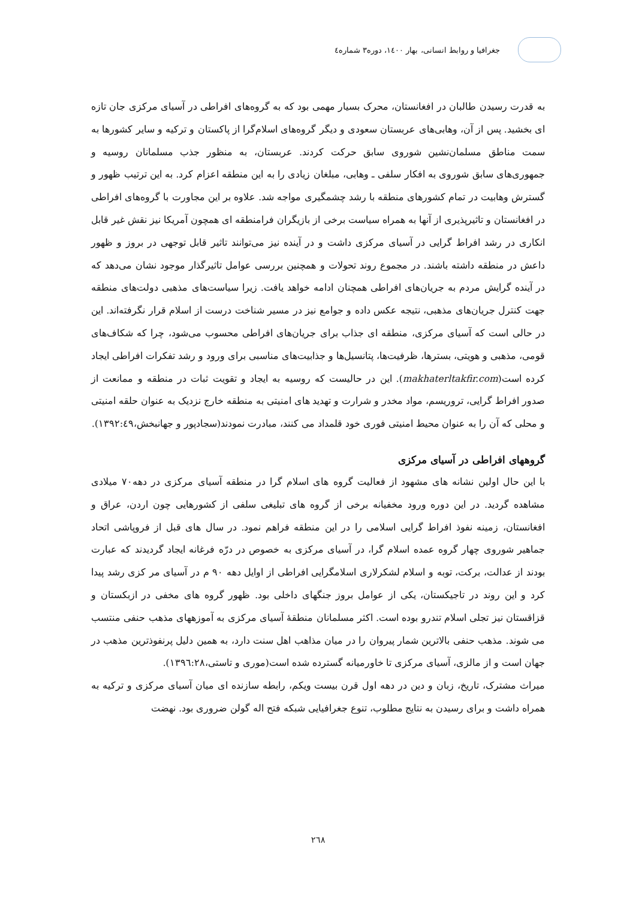جغرافیا و روابط انسانی، بهار ۱٤۰۰، دوره۳ شماره٤
به قدرت رسیدن طالبان در افغانستان، محرک بسیار مهمی بود که به گروه‌های افراطی در آسیای مرکزی جان تازه ای بخشید. پس از آن، وهابی‌های عربستان سعودی و دیگر گروه‌های اسلام‌گرا از پاکستان و ترکیه و سایر کشورها به سمت مناطق مسلمان‌نشین شوروی سابق حرکت کردند. عربستان، به منظور جذب مسلمانان روسیه و جمهوری‌های سابق شوروی به افکار سلفی ـ وهابی، مبلغان زیادی را به این منطقه اعزام کرد. به این ترتیب ظهور و گسترش وهابیت در تمام کشورهای منطقه با رشد چشمگیری مواجه شد. علاوه بر این مجاورت با گروه‌های افراطی در افغانستان و تاثیرپذیری از آنها به همراه سیاست برخی از بازیگران فرامنطقه ای همچون آمریکا نیز نقش غیر قابل انکاری در رشد افراط گرایی در آسیای مرکزی داشت و در آینده نیز می‌توانند تاثیر قابل توجهی در بروز و ظهور داعش در منطقه داشته باشند. در مجموع روند تحولات و همچنین بررسی عوامل تاثیرگذار موجود نشان می‌دهد که در آینده گرایش مردم به جریان‌های افراطی همچنان ادامه خواهد یافت. زیرا سیاست‌های مذهبی دولت‌های منطقه جهت کنترل جریان‌های مذهبی، نتیجه عکس داده و جوامع نیز در مسیر شناخت درست از اسلام قرار نگرفته‌اند. این در حالی است که آسیای مرکزی، منطقه ای جذاب برای جریان‌های افراطی محسوب می‌شود، چرا که شکاف‌های قومی، مذهبی و هویتی، بسترها، ظرفیت‌ها، پتانسیل‌ها و جذابیت‌های مناسبی برای ورود و رشد تفکرات افراطی ایجاد کرده است(makhaterltakfir.com). این در حالیست که روسیه به ایجاد و تقویت ثبات در منطقه و ممانعت از صدور افراط گرایی، تروریسم، مواد مخدر و شرارت و تهدید های امنیتی به منطقه خارج نزدیک به عنوان حلقه امنیتی و محلی که آن را به عنوان محیط امنیتی فوری خود قلمداد می کنند، مبادرت نمودند(سجادپور و جهانبخش،۱۳۹۲:٤۹).
گروههای افراطی در آسیای مرکزی
با این حال اولین نشانه های مشهود از فعالیت گروه های اسلام گرا در منطقه آسیای مرکزی در دهه۷۰ میلادی مشاهده گردید. در این دوره ورود مخفیانه برخی از گروه های تبلیغی سلفی از کشورهایی چون اردن، عراق و افغانستان، زمینه نفوذ افراط گرایی اسلامی را در این منطقه فراهم نمود. در سال های قبل از فروپاشی اتحاد جماهیر شوروی چهار گروه عمده اسلام گرا، در آسیای مرکزی به خصوص در درّه فرغانه ایجاد گردیدند که عبارت بودند از عدالت، برکت، توبه و اسلام لشکرلاری اسلامگرایی افراطی از اوایل دهه ۹۰ م در آسیای مر کزی رشد پیدا کرد و این روند در تاجیکستان، یکی از عوامل بروز جنگهای داخلی بود. ظهور گروه های مخفی در ازبکستان و قزاقستان نیز تجلی اسلام تندرو بوده است. اکثر مسلمانان منطقهٔ آسیای مرکزی به آموزههای مذهب حنفی منتسب می شوند. مذهب حنفی بالاترین شمار پیروان را در میان مذاهب اهل سنت دارد، به همین دلیل پرنفوذترین مذهب در جهان است و از مالزی، آسیای مرکزی تا خاورمیانه گسترده شده است(موری و تاستی،۱۳۹٦:۲۸).
میراث مشترک، تاریخ، زبان و دین در دهه اول قرن بیست ویکم، رابطه سازنده ای میان آسیای مرکزی و ترکیه به همراه داشت و برای رسیدن به نتایج مطلوب، تنوع جغرافیایی شبکه فتح اله گولن ضروری بود. نهضت
۲٦۸